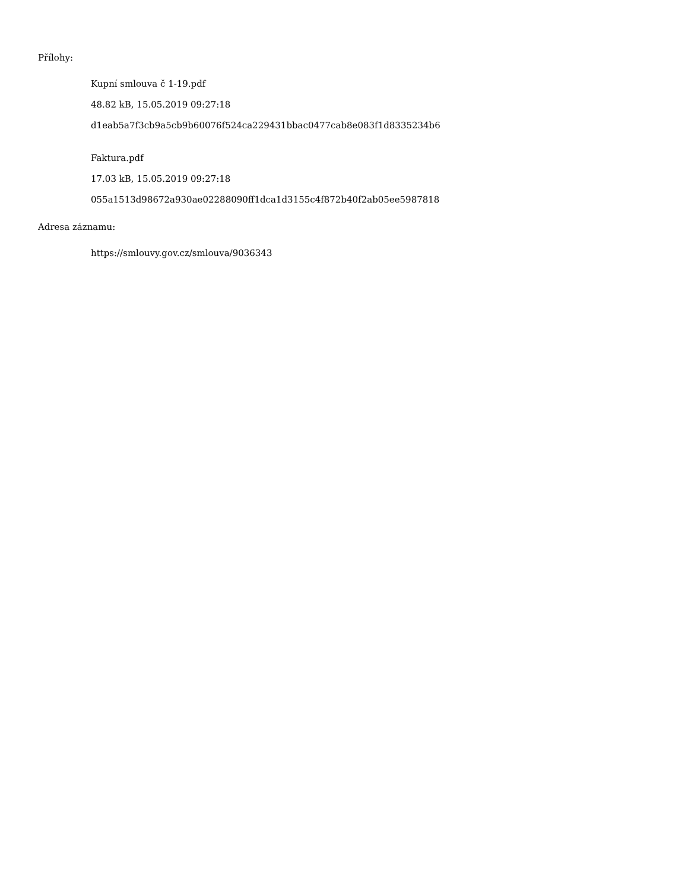Přílohy:
Kupní smlouva č 1-19.pdf
48.82 kB, 15.05.2019 09:27:18
d1eab5a7f3cb9a5cb9b60076f524ca229431bbac0477cab8e083f1d8335234b6
Faktura.pdf
17.03 kB, 15.05.2019 09:27:18
055a1513d98672a930ae02288090ff1dca1d3155c4f872b40f2ab05ee5987818
Adresa záznamu:
https://smlouvy.gov.cz/smlouva/9036343